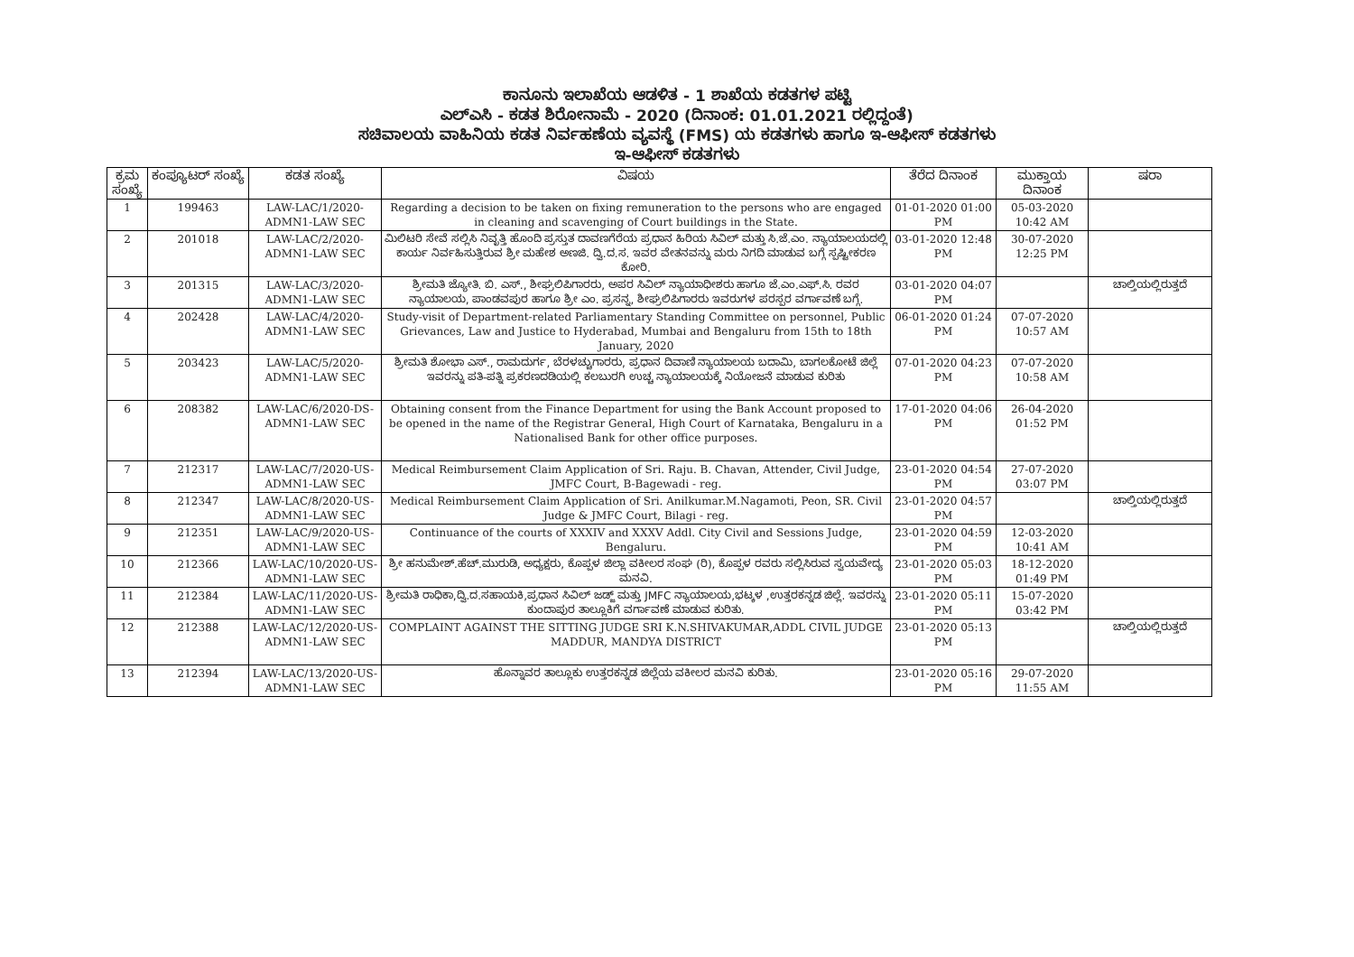ಕಾನೂನು ಇಲಾಖೆಯ ಆಡಳಿತ - 1 ಶಾಖೆಯ ಕಡತಗಳ ಪಟ್ಟಿ
ಎಲ್‌ಎಸಿ - ಕಡತ ಶಿರೋನಾಮೆ - 2020 (ದಿನಾಂಕ: 01.01.2021 ರಲ್ಲಿದ್ದಂತೆ)
ಸಚಿವಾಲಯ ವಾಹಿನಿಯ ಕಡತ ನಿರ್ವಹಣೆಯ ವ್ಯವಸ್ಥೆ (FMS) ಯ ಕಡತಗಳು ಹಾಗೂ ಇ-ಆಫೀಸ್ ಕಡತಗಳು
ಇ-ಆಫೀಸ್ ಕಡತಗಳು
| ಕ್ರಮ ಸಂಖ್ಯೆ | ಕಂಪ್ಯೂಟರ್ ಸಂಖ್ಯೆ | ಕಡತ ಸಂಖ್ಯೆ | ವಿಷಯ | ತೆರೆದ ದಿನಾಂಕ | ಮುಕ್ತಾಯ ದಿನಾಂಕ | ಷರಾ |
| --- | --- | --- | --- | --- | --- | --- |
| 1 | 199463 | LAW-LAC/1/2020-ADMN1-LAW SEC | Regarding a decision to be taken on fixing remuneration to the persons who are engaged in cleaning and scavenging of Court buildings in the State. | 01-01-2020 01:00 PM | 05-03-2020 10:42 AM | |
| 2 | 201018 | LAW-LAC/2/2020-ADMN1-LAW SEC | ಮಿಲಿಟರಿ ಸೇವೆ ಸಲ್ಲಿಸಿ ನಿವೃತ್ತಿ ಹೊಂದಿ ಪ್ರಸ್ತುತ ದಾವಣಗೆರೆಯ ಪ್ರಧಾನ ಹಿರಿಯ ಸಿವಿಲ್ ಮತ್ತು ಸಿ.ಜೆ.ಎಂ. ನ್ಯಾಯಾಲಯದಲ್ಲಿ ಕಾರ್ಯ ನಿರ್ವಹಿಸುತ್ತಿರುವ ಶ್ರೀ ಮಹೇಶ ಅಣಜಿ. ದ್ವಿ.ದ.ಸ. ಇವರ ವೇತನವನ್ನು ಮರು ನಿಗದಿ ಮಾಡುವ ಬಗ್ಗೆ ಸ್ಪಷ್ಟೀಕರಣ ಕೋರಿ. | 03-01-2020 12:48 PM | 30-07-2020 12:25 PM | |
| 3 | 201315 | LAW-LAC/3/2020-ADMN1-LAW SEC | ಶ್ರೀಮತಿ ಜ್ಯೋತಿ. ಬಿ. ಎಸ್., ಶೀಘ್ರಲಿಪಿಗಾರರು, ಅಪರ ಸಿವಿಲ್ ನ್ಯಾಯಾಧೀಶರು ಹಾಗೂ ಜೆ.ಎಂ.ಎಫ್.ಸಿ. ರವರ ನ್ಯಾಯಾಲಯ, ಪಾಂಡವಪುರ ಹಾಗೂ ಶ್ರೀ ಎಂ. ಪ್ರಸನ್ನ, ಶೀಘ್ರಲಿಪಿಗಾರರು ಇವರುಗಳ ಪರಸ್ಪರ ವರ್ಗಾವಣೆ ಬಗ್ಗೆ. | 03-01-2020 04:07 PM | | ಚಾಲ್ತಿಯಲ್ಲಿರುತ್ತದೆ |
| 4 | 202428 | LAW-LAC/4/2020-ADMN1-LAW SEC | Study-visit of Department-related Parliamentary Standing Committee on personnel, Public Grievances, Law and Justice to Hyderabad, Mumbai and Bengaluru from 15th to 18th January, 2020 | 06-01-2020 01:24 PM | 07-07-2020 10:57 AM | |
| 5 | 203423 | LAW-LAC/5/2020-ADMN1-LAW SEC | ಶ್ರೀಮತಿ ಶೋಭಾ ಎಸ್., ರಾಮದುರ್ಗ, ಬೆರಳಚ್ಚುಗಾರರು, ಪ್ರಧಾನ ದಿವಾಣಿ ನ್ಯಾಯಾಲಯ ಬದಾಮಿ, ಬಾಗಲಕೋಟೆ ಜಿಲ್ಲೆ ಇವರನ್ನು ಪತಿ-ಪತ್ನಿ ಪ್ರಕರಣದಡಿಯಲ್ಲಿ ಕಲಬುರಗಿ ಉಚ್ಚ ನ್ಯಾಯಾಲಯಕ್ಕೆ ನಿಯೋಜನೆ ಮಾಡುವ ಕುರಿತು | 07-01-2020 04:23 PM | 07-07-2020 10:58 AM | |
| 6 | 208382 | LAW-LAC/6/2020-DS-ADMN1-LAW SEC | Obtaining consent from the Finance Department for using the Bank Account proposed to be opened in the name of the Registrar General, High Court of Karnataka, Bengaluru in a Nationalised Bank for other office purposes. | 17-01-2020 04:06 PM | 26-04-2020 01:52 PM | |
| 7 | 212317 | LAW-LAC/7/2020-US-ADMN1-LAW SEC | Medical Reimbursement Claim Application of Sri. Raju. B. Chavan, Attender, Civil Judge, JMFC Court, B-Bagewadi - reg. | 23-01-2020 04:54 PM | 27-07-2020 03:07 PM | |
| 8 | 212347 | LAW-LAC/8/2020-US-ADMN1-LAW SEC | Medical Reimbursement Claim Application of Sri. Anilkumar.M.Nagamoti, Peon, SR. Civil Judge & JMFC Court, Bilagi - reg. | 23-01-2020 04:57 PM | | ಚಾಲ್ತಿಯಲ್ಲಿರುತ್ತದೆ |
| 9 | 212351 | LAW-LAC/9/2020-US-ADMN1-LAW SEC | Continuance of the courts of XXXIV and XXXV Addl. City Civil and Sessions Judge, Bengaluru. | 23-01-2020 04:59 PM | 12-03-2020 10:41 AM | |
| 10 | 212366 | LAW-LAC/10/2020-US-ADMN1-LAW SEC | ಶ್ರೀ ಹನುಮೇಶ್.ಹೆಚ್.ಮುರುಡಿ, ಅಧ್ಯಕ್ಷರು, ಕೊಪ್ಪಳ ಜಿಲ್ಲಾ ವಕೀಲರ ಸಂಘ (ರಿ), ಕೊಪ್ಪಳ ರವರು ಸಲ್ಲಿಸಿರುವ ಸ್ವಯವೇದ್ಯ ಮನವಿ. | 23-01-2020 05:03 PM | 18-12-2020 01:49 PM | |
| 11 | 212384 | LAW-LAC/11/2020-US-ADMN1-LAW SEC | ಶ್ರೀಮತಿ ರಾಧಿಕಾ,ದ್ವಿ.ದ.ಸಹಾಯಕಿ,ಪ್ರಧಾನ ಸಿವಿಲ್ ಜಡ್ಜ್ ಮತ್ತು JMFC ನ್ಯಾಯಾಲಯ,ಭಟ್ಕಳ ,ಉತ್ತರಕನ್ನಡ ಜಿಲ್ಲೆ. ಇವರನ್ನು ಕುಂದಾಪುರ ತಾಲ್ಲೂಕಿಗೆ ವರ್ಗಾವಣೆ ಮಾಡುವ ಕುರಿತು. | 23-01-2020 05:11 PM | 15-07-2020 03:42 PM | |
| 12 | 212388 | LAW-LAC/12/2020-US-ADMN1-LAW SEC | COMPLAINT AGAINST THE SITTING JUDGE SRI K.N.SHIVAKUMAR,ADDL CIVIL JUDGE MADDUR, MANDYA DISTRICT | 23-01-2020 05:13 PM | | ಚಾಲ್ತಿಯಲ್ಲಿರುತ್ತದೆ |
| 13 | 212394 | LAW-LAC/13/2020-US-ADMN1-LAW SEC | ಹೊನ್ನಾವರ ತಾಲ್ಲೂಕು ಉತ್ತರಕನ್ನಡ ಜಿಲ್ಲೆಯ ವಕೀಲರ ಮನವಿ ಕುರಿತು. | 23-01-2020 05:16 PM | 29-07-2020 11:55 AM | |